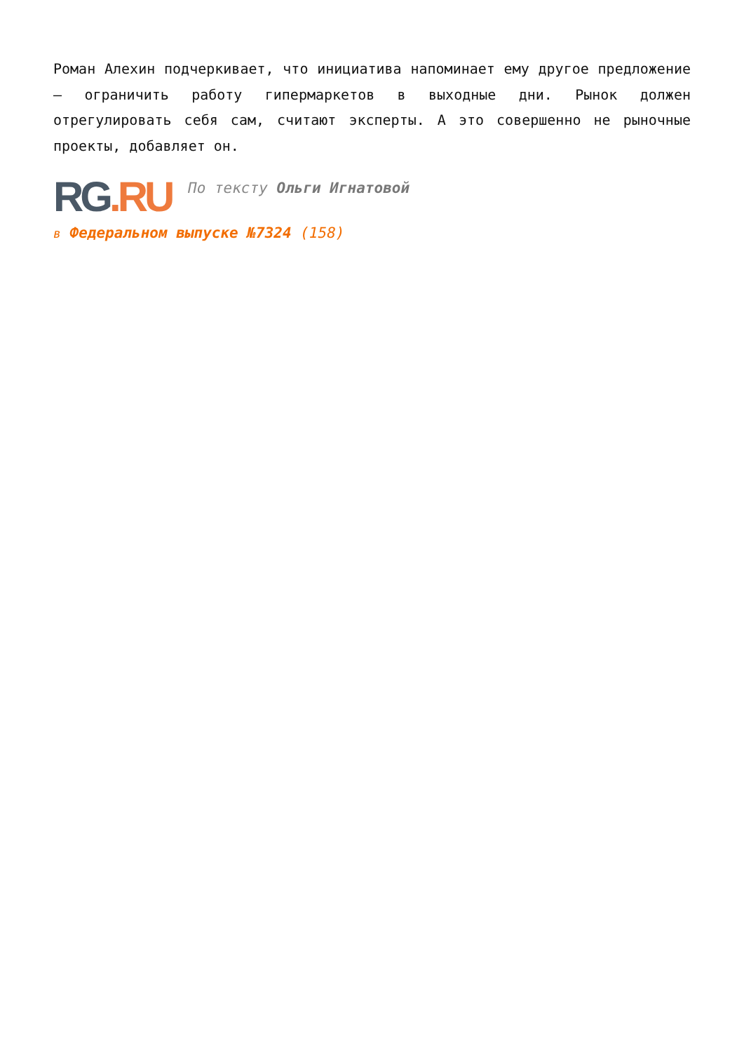Роман Алехин подчеркивает, что инициатива напоминает ему другое предложение — ограничить работу гипермаркетов в выходные дни. Рынок должен отрегулировать себя сам, считают эксперты. А это совершенно не рыночные проекты, добавляет он.
RG.RU
По тексту Ольги Игнатовой
в Федеральном выпуске №7324 (158)